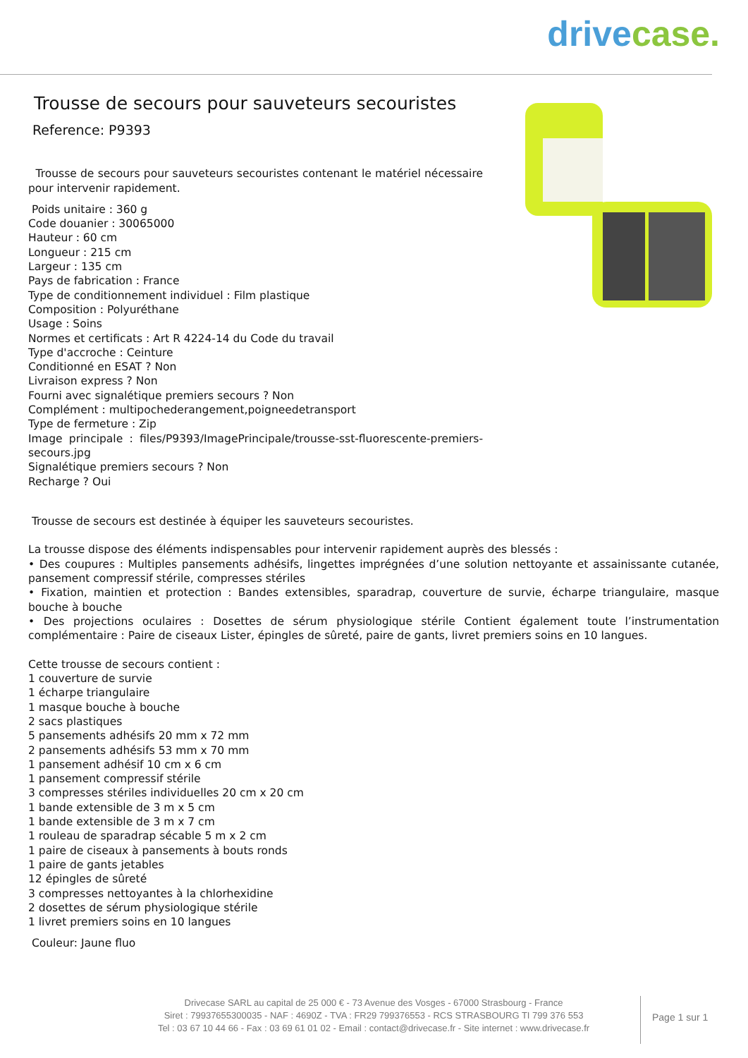drive case.
Trousse de secours pour sauveteurs secouristes
Reference: P9393
Trousse de secours pour sauveteurs secouristes contenant le matériel nécessaire pour intervenir rapidement.
Poids unitaire : 360 g
Code douanier : 30065000
Hauteur : 60 cm
Longueur : 215 cm
Largeur : 135 cm
Pays de fabrication : France
Type de conditionnement individuel : Film plastique
Composition : Polyuréthane
Usage : Soins
Normes et certificats : Art R 4224-14 du Code du travail
Type d'accroche : Ceinture
Conditionné en ESAT ? Non
Livraison express ? Non
Fourni avec signalétique premiers secours ? Non
Complément : multipochederangement,poigneedetransport
Type de fermeture : Zip
Image principale : files/P9393/ImagePrincipale/trousse-sst-fluorescente-premiers-secours.jpg
Signalétique premiers secours ? Non
Recharge ? Oui
Trousse de secours est destinée à équiper les sauveteurs secouristes.
La trousse dispose des éléments indispensables pour intervenir rapidement auprès des blessés :
• Des coupures : Multiples pansements adhésifs, lingettes imprégnées d’une solution nettoyante et assainissante cutanée, pansement compressif stérile, compresses stériles
• Fixation, maintien et protection : Bandes extensibles, sparadrap, couverture de survie, écharpe triangulaire, masque bouche à bouche
• Des projections oculaires : Dosettes de sérum physiologique stérile Contient également toute l’instrumentation complémentaire : Paire de ciseaux Lister, épingles de sûreté, paire de gants, livret premiers soins en 10 langues.
Cette trousse de secours contient :
1 couverture de survie
1 écharpe triangulaire
1 masque bouche à bouche
2 sacs plastiques
5 pansements adhésifs 20 mm x 72 mm
2 pansements adhésifs 53 mm x 70 mm
1 pansement adhésif 10 cm x 6 cm
1 pansement compressif stérile
3 compresses stériles individuelles 20 cm x 20 cm
1 bande extensible de 3 m x 5 cm
1 bande extensible de 3 m x 7 cm
1 rouleau de sparadrap sécable 5 m x 2 cm
1 paire de ciseaux à pansements à bouts ronds
1 paire de gants jetables
12 épingles de sûreté
3 compresses nettoyantes à la chlorhexidine
2 dosettes de sérum physiologique stérile
1 livret premiers soins en 10 langues
Couleur: Jaune fluo
Drivecase SARL au capital de 25 000 € - 73 Avenue des Vosges - 67000 Strasbourg - France
Siret : 79937655300035 - NAF : 4690Z - TVA : FR29 799376553 - RCS STRASBOURG TI 799 376 553
Tel : 03 67 10 44 66 - Fax : 03 69 61 01 02 - Email : contact@drivecase.fr - Site internet : www.drivecase.fr
Page 1 sur 1